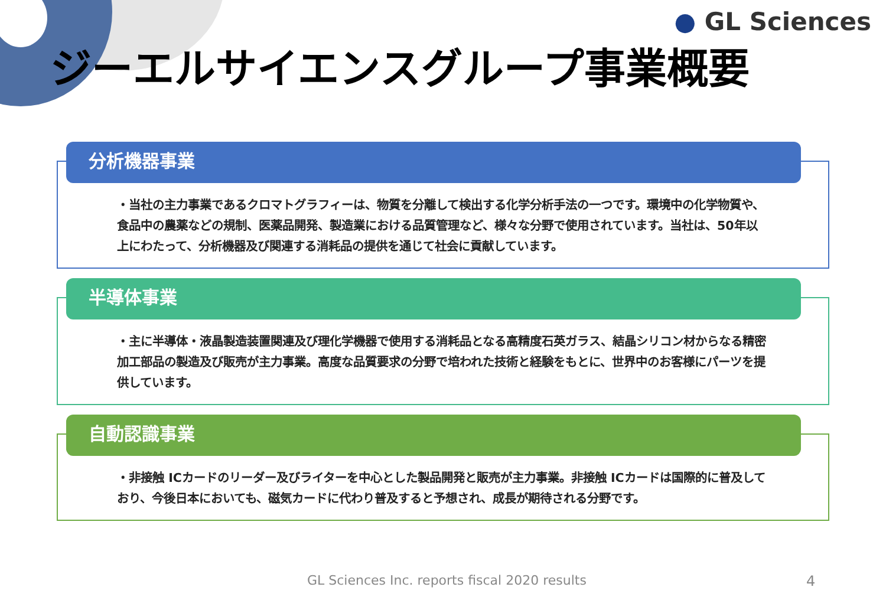● GL Sciences
ジーエルサイエンスグループ事業概要
分析機器事業
・当社の主力事業であるクロマトグラフィーは、物質を分離して検出する化学分析手法の一つです。環境中の化学物質や、食品中の農薬などの規制、医薬品開発、製造業における品質管理など、様々な分野で使用されています。当社は、50年以上にわたって、分析機器及び関連する消耗品の提供を通じて社会に貢献しています。
半導体事業
・主に半導体・液晶製造装置関連及び理化学機器で使用する消耗品となる高精度石英ガラス、結晶シリコン材からなる精密加工部品の製造及び販売が主力事業。高度な品質要求の分野で培われた技術と経験をもとに、世界中のお客様にパーツを提供しています。
自動認識事業
・非接触 ICカードのリーダー及びライターを中心とした製品開発と販売が主力事業。非接触 ICカードは国際的に普及しており、今後日本においても、磁気カードに代わり普及すると予想され、成長が期待される分野です。
GL Sciences Inc. reports fiscal 2020 results
4